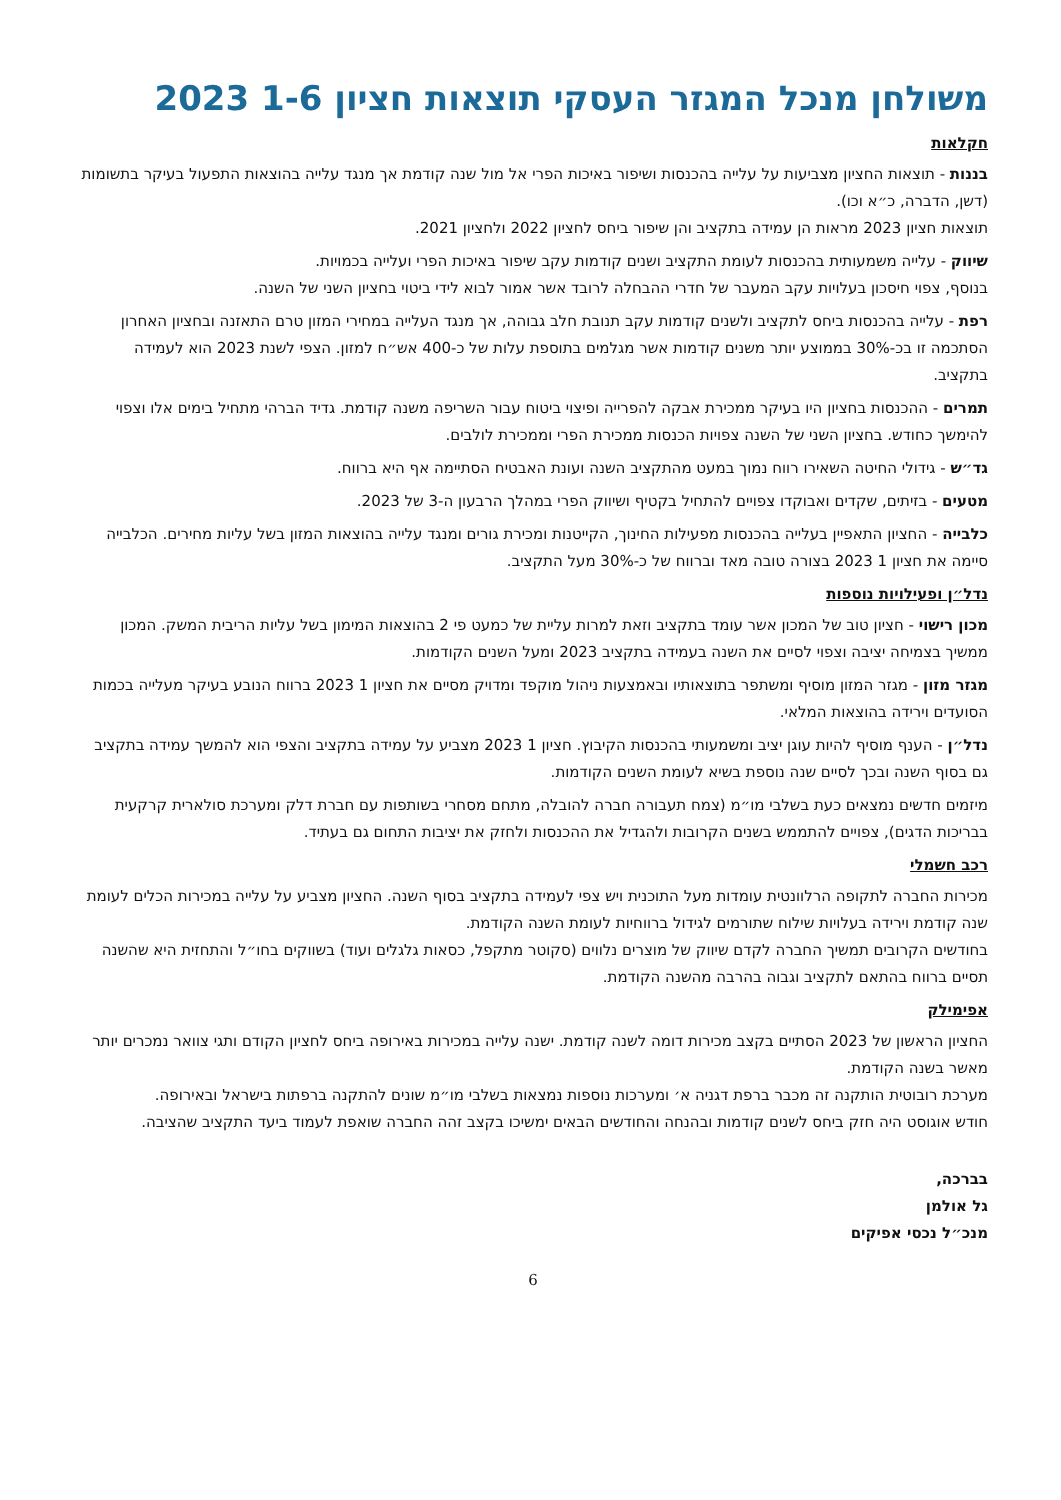משולחן מנכל המגזר העסקי תוצאות חציון 1-6 2023
חקלאות
בננות - תוצאות החציון מצביעות על עלייה בהכנסות ושיפור באיכות הפרי אל מול שנה קודמת אך מנגד עלייה בהוצאות התפעול בעיקר בתשומות (דשן, הדברה, כ״א וכו).
תוצאות חציון 2023 מראות הן עמידה בתקציב והן שיפור ביחס לחציון 2022 ולחציון 2021.
שיווק - עלייה משמעותית בהכנסות לעומת התקציב ושנים קודמות עקב שיפור באיכות הפרי ועלייה בכמויות.
בנוסף, צפוי חיסכון בעלויות עקב המעבר של חדרי ההבחלה לרובד אשר אמור לבוא לידי ביטוי בחציון השני של השנה.
רפת - עלייה בהכנסות ביחס לתקציב ולשנים קודמות עקב תנובת חלב גבוהה, אך מנגד העלייה במחירי המזון טרם התאזנה ובחציון האחרון הסתכמה זו בכ-30% בממוצע יותר משנים קודמות אשר מגלמים בתוספת עלות של כ-400 אש״ח למזון. הצפי לשנת 2023 הוא לעמידה בתקציב.
תמרים - ההכנסות בחציון היו בעיקר ממכירת אבקה להפרייה ופיצוי ביטוח עבור השריפה משנה קודמת. גדיד הברהי מתחיל בימים אלו וצפוי להימשך כחודש. בחציון השני של השנה צפויות הכנסות ממכירת הפרי וממכירת לולבים.
גד״ש - גידולי החיטה השאירו רווח נמוך במעט מהתקציב השנה ועונת האבטיח הסתיימה אף היא ברווח.
מטעים - בזיתים, שקדים ואבוקדו צפויים להתחיל בקטיף ושיווק הפרי במהלך הרבעון ה-3 של 2023.
כלבייה - החציון התאפיין בעלייה בהכנסות מפעילות החינוך, הקייטנות ומכירת גורים ומנגד עלייה בהוצאות המזון בשל עליות מחירים. הכלבייה סיימה את חציון 1 2023 בצורה טובה מאד וברווח של כ-30% מעל התקציב.
נדל״ן ופעילויות נוספות
מכון רישוי - חציון טוב של המכון אשר עומד בתקציב וזאת למרות עליית של כמעט פי 2 בהוצאות המימון בשל עליות הריבית המשק. המכון ממשיך בצמיחה יציבה וצפוי לסיים את השנה בעמידה בתקציב 2023 ומעל השנים הקודמות.
מגזר מזון - מגזר המזון מוסיף ומשתפר בתוצאותיו ובאמצעות ניהול מוקפד ומדויק מסיים את חציון 1 2023 ברווח הנובע בעיקר מעלייה בכמות הסועדים וירידה בהוצאות המלאי.
נדל״ן - הענף מוסיף להיות עוגן יציב ומשמעותי בהכנסות הקיבוץ. חציון 1 2023 מצביע על עמידה בתקציב והצפי הוא להמשך עמידה בתקציב גם בסוף השנה ובכך לסיים שנה נוספת בשיא לעומת השנים הקודמות.
מיזמים חדשים נמצאים כעת בשלבי מו״מ (צמח תעבורה חברה להובלה, מתחם מסחרי בשותפות עם חברת דלק ומערכת סולארית קרקעית בבריכות הדגים), צפויים להתממש בשנים הקרובות ולהגדיל את ההכנסות ולחזק את יציבות התחום גם בעתיד.
רכב חשמלי
מכירות החברה לתקופה הרלוונטית עומדות מעל התוכנית ויש צפי לעמידה בתקציב בסוף השנה. החציון מצביע על עלייה במכירות הכלים לעומת שנה קודמת וירידה בעלויות שילוח שתורמים לגידול ברווחיות לעומת השנה הקודמת.
בחודשים הקרובים תמשיך החברה לקדם שיווק של מוצרים נלווים (סקוטר מתקפל, כסאות גלגלים ועוד) בשווקים בחו״ל והתחזית היא שהשנה תסיים ברווח בהתאם לתקציב וגבוה בהרבה מהשנה הקודמת.
אפימילק
החציון הראשון של 2023 הסתיים בקצב מכירות דומה לשנה קודמת. ישנה עלייה במכירות באירופה ביחס לחציון הקודם ותגי צוואר נמכרים יותר מאשר בשנה הקודמת.
מערכת רובוטית הותקנה זה מכבר ברפת דגניה א׳ ומערכות נוספות נמצאות בשלבי מו״מ שונים להתקנה ברפתות בישראל ובאירופה.
חודש אוגוסט היה חזק ביחס לשנים קודמות ובהנחה והחודשים הבאים ימשיכו בקצב זהה החברה שואפת לעמוד ביעד התקציב שהציבה.
בברכה,
גל אולמן
מנכ״ל נכסי אפיקים
6